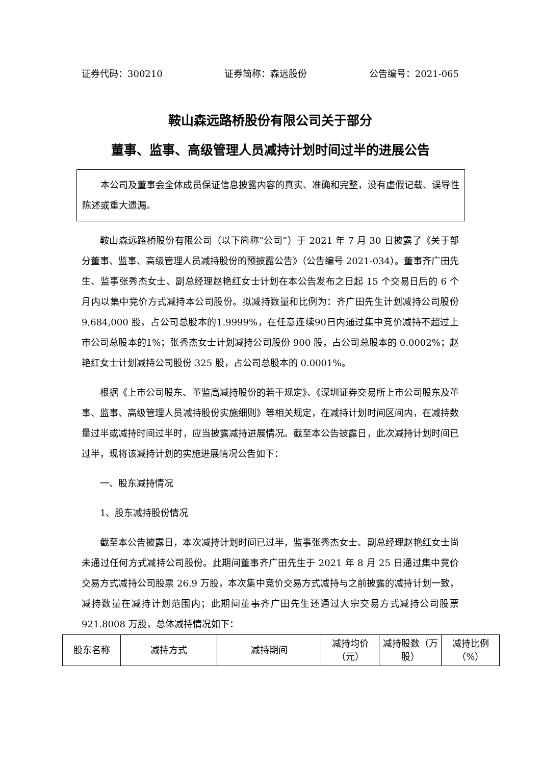证券代码：300210 证券简称：森远股份 公告编号：2021-065
鞍山森远路桥股份有限公司关于部分
董事、监事、高级管理人员减持计划时间过半的进展公告
本公司及董事会全体成员保证信息披露内容的真实、准确和完整，没有虚假记载、误导性陈述或重大遗漏。
鞍山森远路桥股份有限公司（以下简称“公司”）于 2021 年 7 月 30 日披露了《关于部分董事、监事、高级管理人员减持股份的预披露公告》（公告编号 2021-034）。董事齐广田先生、监事张秀杰女士、副总经理赵艳红女士计划在本公告发布之日起 15 个交易日后的 6 个月内以集中竞价方式减持本公司股份。拟减持数量和比例为：齐广田先生计划减持公司股份 9,684,000 股，占公司总股本的1.9999%，在任意连续90日内通过集中竞价减持不超过上市公司总股本的1%；张秀杰女士计划减持公司股份 900 股，占公司总股本的 0.0002%；赵艳红女士计划减持公司股份 325 股，占公司总股本的 0.0001%。
根据《上市公司股东、董监高减持股份的若干规定》、《深圳证券交易所上市公司股东及董事、监事、高级管理人员减持股份实施细则》等相关规定，在减持计划时间区间内，在减持数量过半或减持时间过半时，应当披露减持进展情况。截至本公告披露日，此次减持计划时间已过半，现将该减持计划的实施进展情况公告如下：
一、股东减持情况
1、股东减持股份情况
截至本公告披露日，本次减持计划时间已过半，监事张秀杰女士、副总经理赵艳红女士尚未通过任何方式减持公司股份。此期间董事齐广田先生于 2021 年 8 月 25 日通过集中竞价交易方式减持公司股票 26.9 万股，本次集中竞价交易方式减持与之前披露的减持计划一致，减持数量在减持计划范围内；此期间董事齐广田先生还通过大宗交易方式减持公司股票 921.8008 万股，总体减持情况如下：
| 股东名称 | 减持方式 | 减持期间 | 减持均价（元） | 减持股数（万股） | 减持比例（%） |